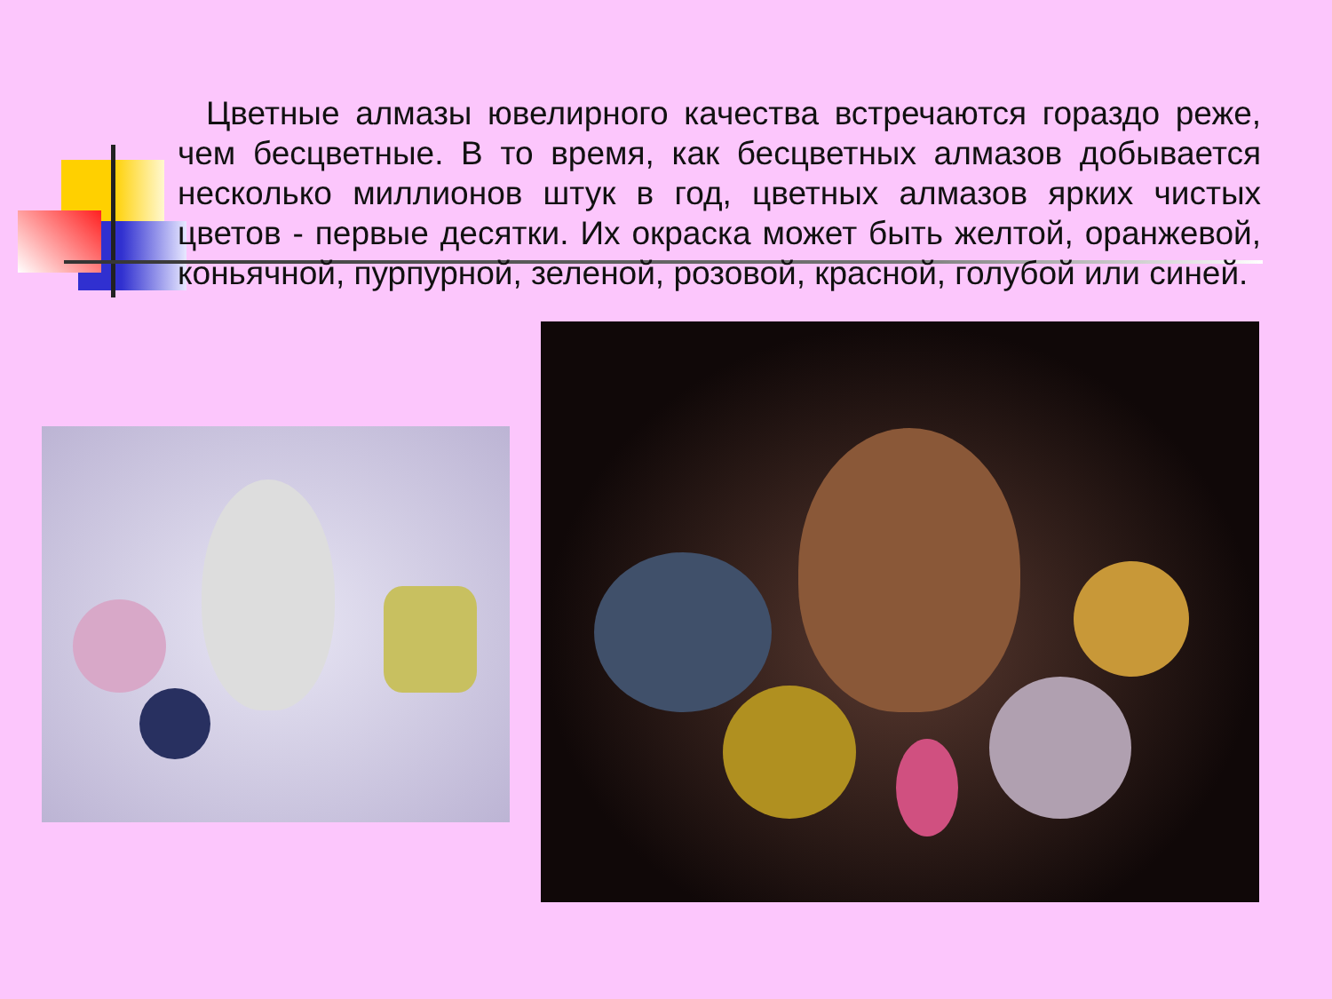Цветные алмазы ювелирного качества встречаются гораздо реже, чем бесцветные. В то время, как бесцветных алмазов добывается несколько миллионов штук в год, цветных алмазов ярких чистых цветов - первые десятки. Их окраска может быть желтой, оранжевой, коньячной, пурпурной, зеленой, розовой, красной, голубой или синей.